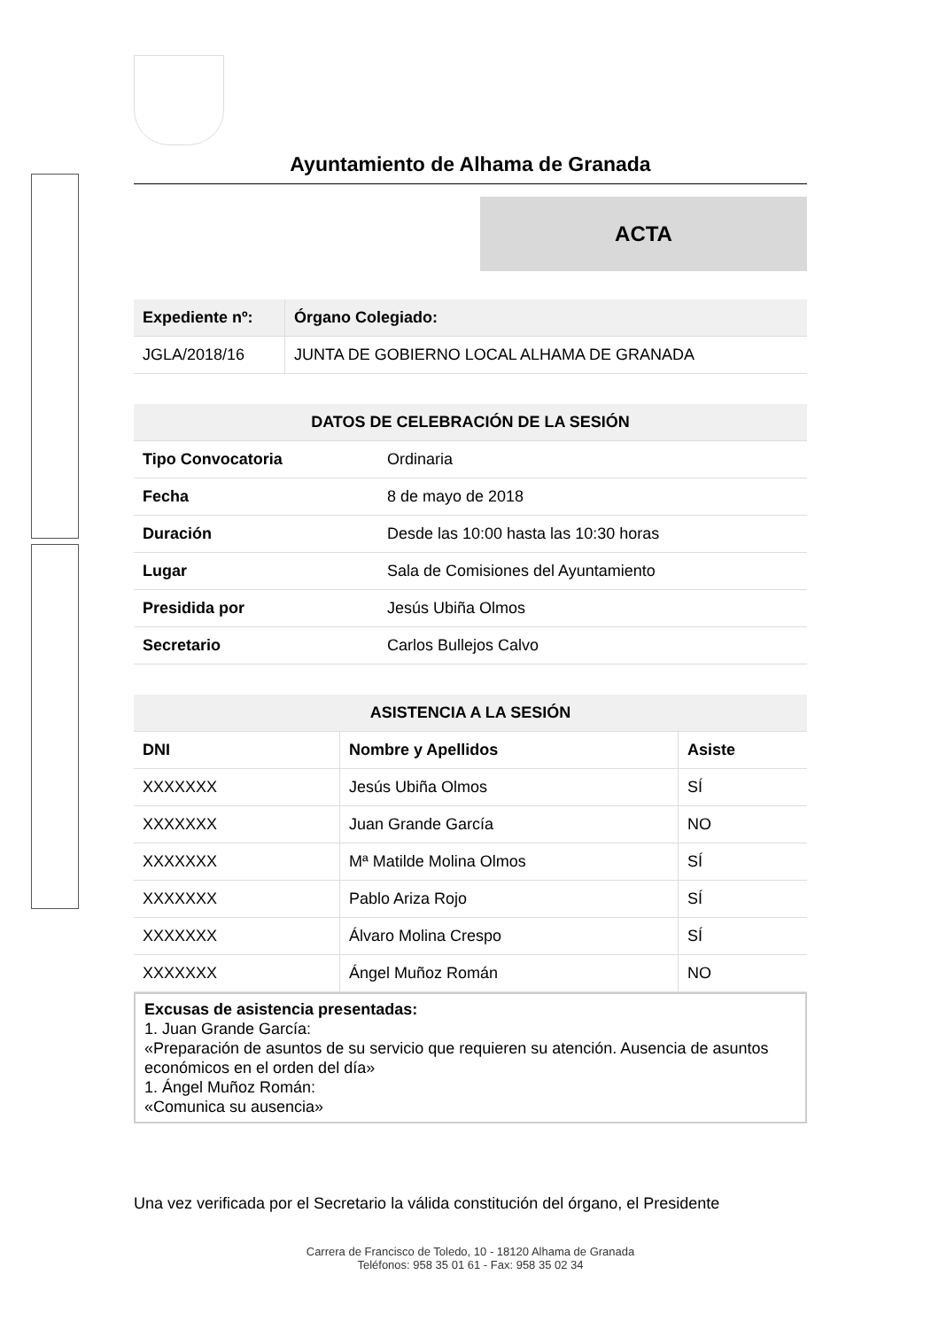Ayuntamiento de Alhama de Granada
ACTA
| Expediente nº: | Órgano Colegiado: |
| --- | --- |
| JGLA/2018/16 | JUNTA DE GOBIERNO LOCAL ALHAMA DE GRANADA |
| DATOS DE CELEBRACIÓN DE LA SESIÓN | |
| --- | --- |
| Tipo Convocatoria | Ordinaria |
| Fecha | 8 de mayo de 2018 |
| Duración | Desde las 10:00 hasta las 10:30 horas |
| Lugar | Sala de Comisiones del Ayuntamiento |
| Presidida por | Jesús Ubiña Olmos |
| Secretario | Carlos Bullejos Calvo |
| ASISTENCIA A LA SESIÓN | | |
| --- | --- | --- |
| DNI | Nombre y Apellidos | Asiste |
| XXXXXXX | Jesús Ubiña Olmos | SÍ |
| XXXXXXX | Juan Grande García | NO |
| XXXXXXX | Mª Matilde Molina Olmos | SÍ |
| XXXXXXX | Pablo Ariza Rojo | SÍ |
| XXXXXXX | Álvaro Molina Crespo | SÍ |
| XXXXXXX | Ángel Muñoz Román | NO |
Excusas de asistencia presentadas:
1. Juan Grande García:
«Preparación de asuntos de su servicio que requieren su atención. Ausencia de asuntos económicos en el orden del día»
1. Ángel Muñoz Román:
«Comunica su ausencia»
Una vez verificada por el Secretario la válida constitución del órgano, el Presidente
Carrera de Francisco de Toledo, 10 - 18120 Alhama de Granada
Teléfonos: 958 35 01 61 - Fax: 958 35 02 34